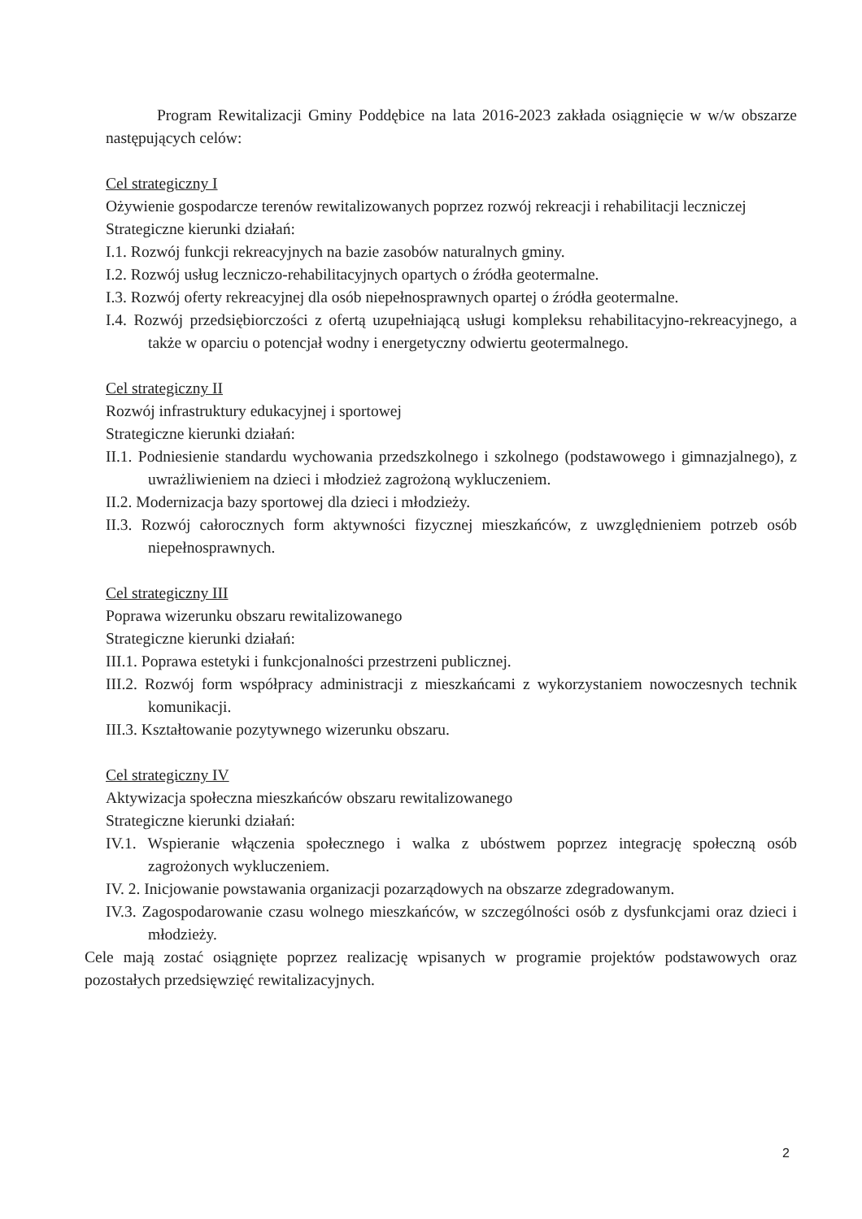Program Rewitalizacji Gminy Poddębice na lata 2016-2023 zakłada osiągnięcie w w/w obszarze następujących celów:
Cel strategiczny I
Ożywienie gospodarcze terenów rewitalizowanych poprzez rozwój rekreacji i rehabilitacji leczniczej
Strategiczne kierunki działań:
I.1. Rozwój funkcji rekreacyjnych na bazie zasobów naturalnych gminy.
I.2. Rozwój usług leczniczo-rehabilitacyjnych opartych o źródła geotermalne.
I.3. Rozwój oferty rekreacyjnej dla osób niepełnosprawnych opartej o źródła geotermalne.
I.4. Rozwój przedsiębiorczości z ofertą uzupełniającą usługi kompleksu rehabilitacyjno-rekreacyjnego, a także w oparciu o potencjał wodny i energetyczny odwiertu geotermalnego.
Cel strategiczny II
Rozwój infrastruktury edukacyjnej i sportowej
Strategiczne kierunki działań:
II.1. Podniesienie standardu wychowania przedszkolnego i szkolnego (podstawowego i gimnazjalnego), z uwrażliwieniem na dzieci i młodzież zagrożoną wykluczeniem.
II.2. Modernizacja bazy sportowej dla dzieci i młodzieży.
II.3. Rozwój całorocznych form aktywności fizycznej mieszkańców, z uwzględnieniem potrzeb osób niepełnosprawnych.
Cel strategiczny III
Poprawa wizerunku obszaru rewitalizowanego
Strategiczne kierunki działań:
III.1. Poprawa estetyki i funkcjonalności przestrzeni publicznej.
III.2. Rozwój form współpracy administracji z mieszkańcami z wykorzystaniem nowoczesnych technik komunikacji.
III.3. Kształtowanie pozytywnego wizerunku obszaru.
Cel strategiczny IV
Aktywizacja społeczna mieszkańców obszaru rewitalizowanego
Strategiczne kierunki działań:
IV.1. Wspieranie włączenia społecznego i walka z ubóstwem poprzez integrację społeczną osób zagrożonych wykluczeniem.
IV. 2. Inicjowanie powstawania organizacji pozarządowych na obszarze zdegradowanym.
IV.3. Zagospodarowanie czasu wolnego mieszkańców, w szczególności osób z dysfunkcjami oraz dzieci i młodzieży.
Cele mają zostać osiągnięte poprzez realizację wpisanych w programie projektów podstawowych oraz pozostałych przedsięwzięć rewitalizacyjnych.
2